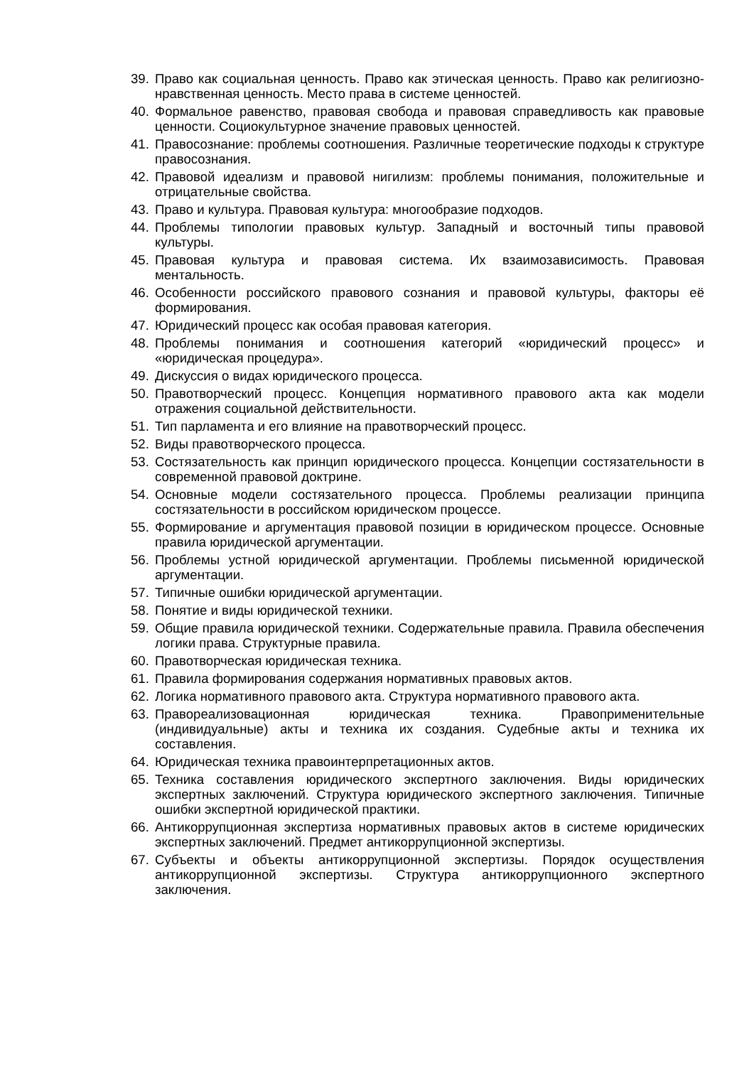39. Право как социальная ценность. Право как этическая ценность. Право как религиозно-нравственная ценность. Место права в системе ценностей.
40. Формальное равенство, правовая свобода и правовая справедливость как правовые ценности. Социокультурное значение правовых ценностей.
41. Правосознание: проблемы соотношения. Различные теоретические подходы к структуре правосознания.
42. Правовой идеализм и правовой нигилизм: проблемы понимания, положительные и отрицательные свойства.
43. Право и культура. Правовая культура: многообразие подходов.
44. Проблемы типологии правовых культур. Западный и восточный типы правовой культуры.
45. Правовая культура и правовая система. Их взаимозависимость. Правовая ментальность.
46. Особенности российского правового сознания и правовой культуры, факторы её формирования.
47. Юридический процесс как особая правовая категория.
48. Проблемы понимания и соотношения категорий «юридический процесс» и «юридическая процедура».
49. Дискуссия о видах юридического процесса.
50. Правотворческий процесс. Концепция нормативного правового акта как модели отражения социальной действительности.
51. Тип парламента и его влияние на правотворческий процесс.
52. Виды правотворческого процесса.
53. Состязательность как принцип юридического процесса. Концепции состязательности в современной правовой доктрине.
54. Основные модели состязательного процесса. Проблемы реализации принципа состязательности в российском юридическом процессе.
55. Формирование и аргументация правовой позиции в юридическом процессе. Основные правила юридической аргументации.
56. Проблемы устной юридической аргументации. Проблемы письменной юридической аргументации.
57. Типичные ошибки юридической аргументации.
58. Понятие и виды юридической техники.
59. Общие правила юридической техники. Содержательные правила. Правила обеспечения логики права. Структурные правила.
60. Правотворческая юридическая техника.
61. Правила формирования содержания нормативных правовых актов.
62. Логика нормативного правового акта. Структура нормативного правового акта.
63. Правореализовационная юридическая техника. Правоприменительные (индивидуальные) акты и техника их создания. Судебные акты и техника их составления.
64. Юридическая техника правоинтерпретационных актов.
65. Техника составления юридического экспертного заключения. Виды юридических экспертных заключений. Структура юридического экспертного заключения. Типичные ошибки экспертной юридической практики.
66. Антикоррупционная экспертиза нормативных правовых актов в системе юридических экспертных заключений. Предмет антикоррупционной экспертизы.
67. Субъекты и объекты антикоррупционной экспертизы. Порядок осуществления антикоррупционной экспертизы. Структура антикоррупционного экспертного заключения.